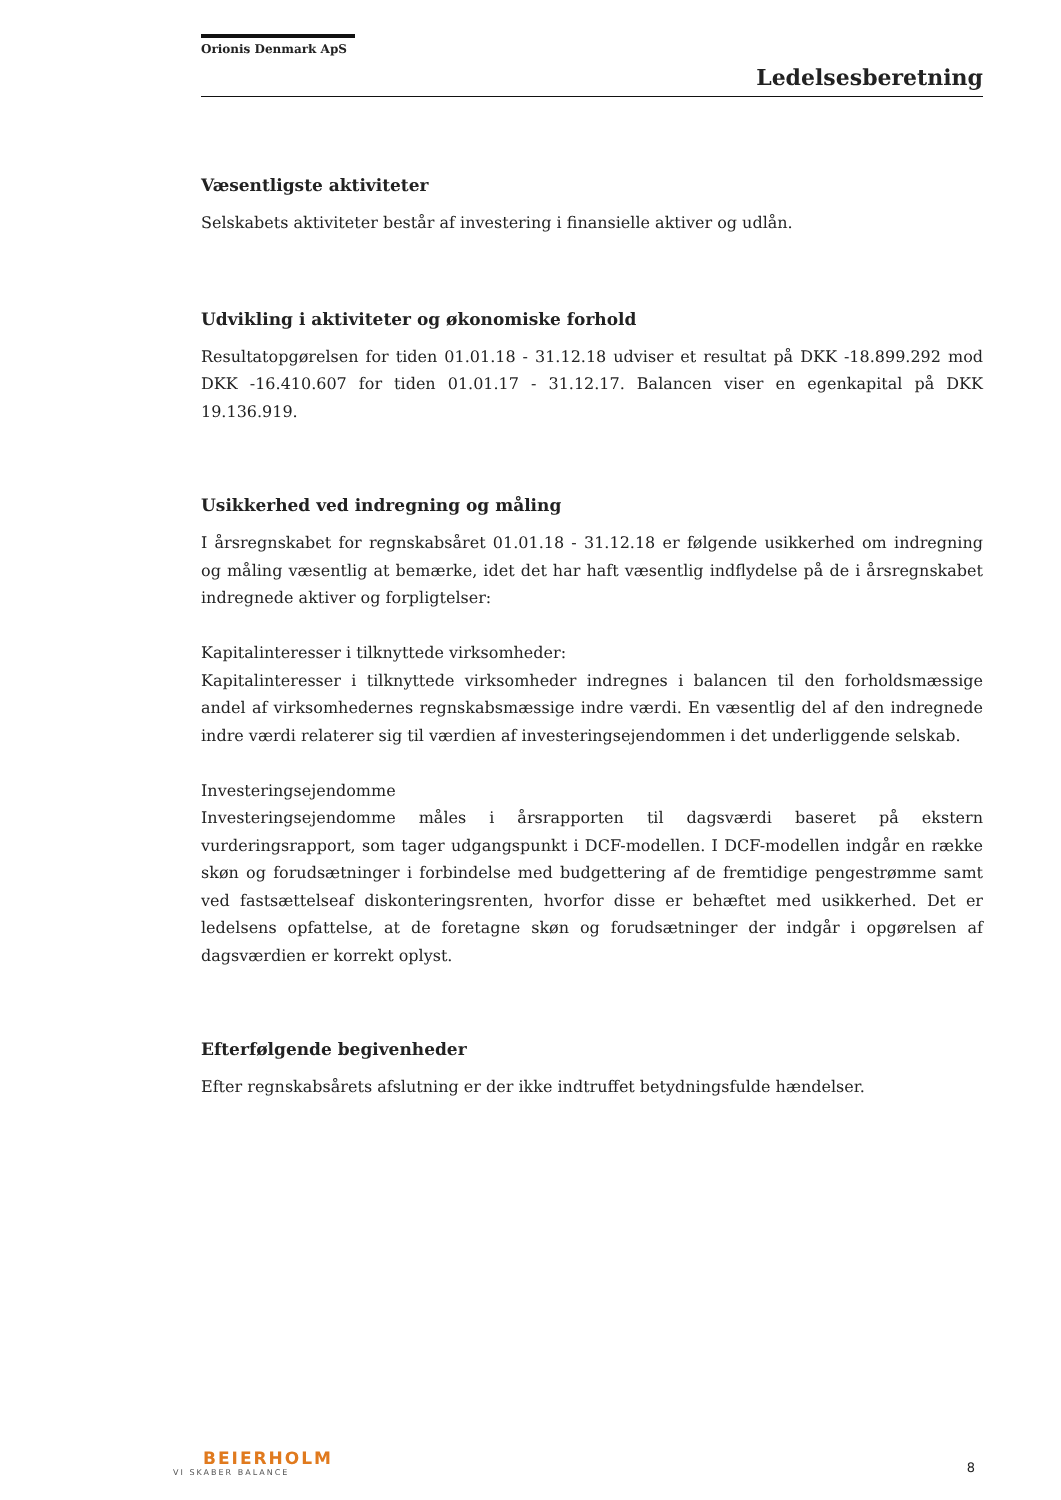Orionis Denmark ApS
Ledelsesberetning
Væsentligste aktiviteter
Selskabets aktiviteter består af investering i finansielle aktiver og udlån.
Udvikling i aktiviteter og økonomiske forhold
Resultatopgørelsen for tiden 01.01.18 - 31.12.18 udviser et resultat på DKK -18.899.292 mod DKK -16.410.607 for tiden 01.01.17 - 31.12.17. Balancen viser en egenkapital på DKK 19.136.919.
Usikkerhed ved indregning og måling
I årsregnskabet for regnskabsåret 01.01.18 - 31.12.18 er følgende usikkerhed om indregning og måling væsentlig at bemærke, idet det har haft væsentlig indflydelse på de i årsregnskabet indregnede aktiver og forpligtelser:
Kapitalinteresser i tilknyttede virksomheder:
Kapitalinteresser i tilknyttede virksomheder indregnes i balancen til den forholdsmæssige andel af virksomhedernes regnskabsmæssige indre værdi. En væsentlig del af den indregnede indre værdi relaterer sig til værdien af investeringsejendommen i det underliggende selskab.
Investeringsejendomme
Investeringsejendomme måles i årsrapporten til dagsværdi baseret på ekstern vurderingsrapport, som tager udgangspunkt i DCF-modellen. I DCF-modellen indgår en række skøn og forudsætninger i forbindelse med budgettering af de fremtidige pengestrømme samt ved fastsættelseaf diskonteringsrenten, hvorfor disse er behæftet med usikkerhed. Det er ledelsens opfattelse, at de foretagne skøn og forudsætninger der indgår i opgørelsen af dagsværdien er korrekt oplyst.
Efterfølgende begivenheder
Efter regnskabsårets afslutning er der ikke indtruffet betydningsfulde hændelser.
BEIERHOLM
VI SKABER BALANCE
8